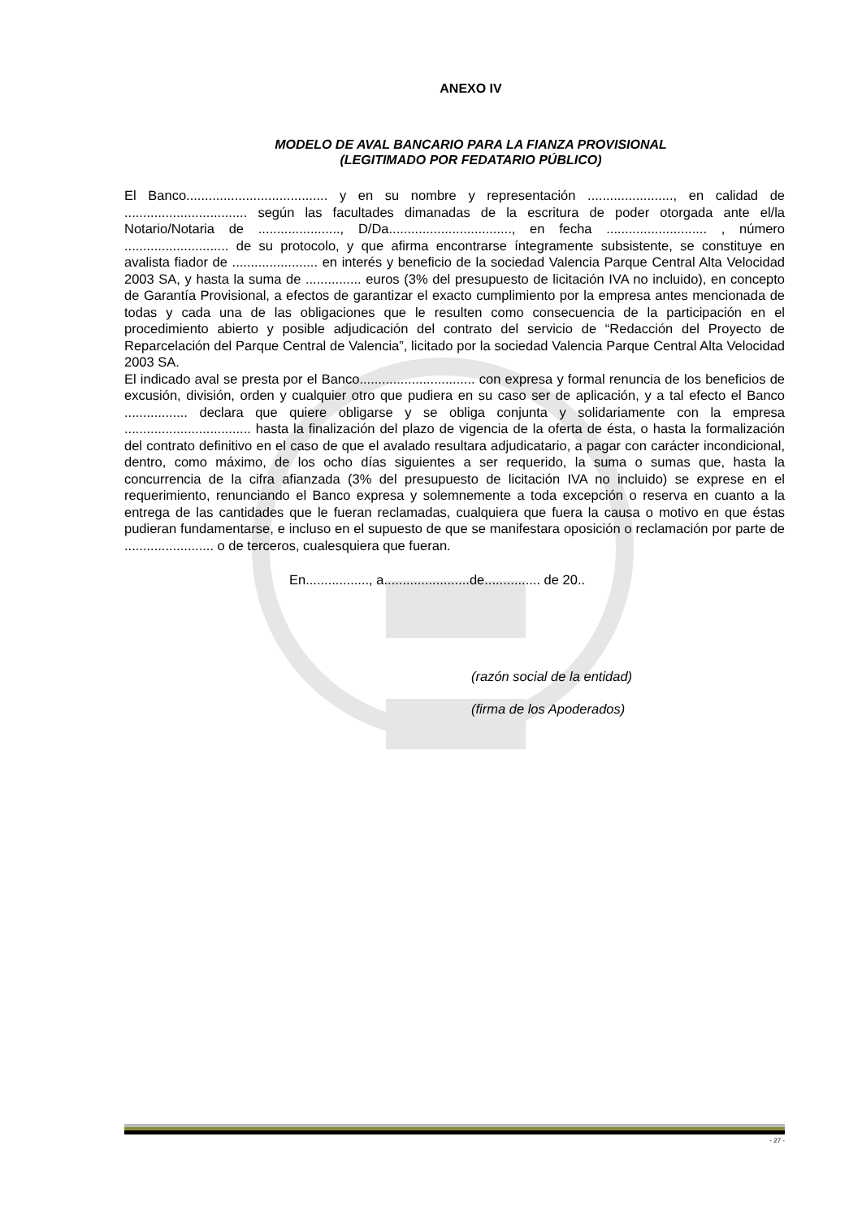ANEXO IV
MODELO DE AVAL BANCARIO PARA LA FIANZA PROVISIONAL
(LEGITIMADO POR FEDATARIO PÚBLICO)
El Banco...................................... y en su nombre y representación ......................., en calidad de ................................. según las facultades dimanadas de la escritura de poder otorgada ante el/la Notario/Notaria de ......................, D/Da................................., en fecha ........................... , número ............................ de su protocolo, y que afirma encontrarse íntegramente subsistente, se constituye en avalista fiador de ....................... en interés y beneficio de la sociedad Valencia Parque Central Alta Velocidad 2003 SA, y hasta la suma de ............... euros (3% del presupuesto de licitación IVA no incluido), en concepto de Garantía Provisional, a efectos de garantizar el exacto cumplimiento por la empresa antes mencionada de todas y cada una de las obligaciones que le resulten como consecuencia de la participación en el procedimiento abierto y posible adjudicación del contrato del servicio de “Redacción del Proyecto de Reparcelación del Parque Central de Valencia”, licitado por la sociedad Valencia Parque Central Alta Velocidad 2003 SA.
El indicado aval se presta por el Banco............................... con expresa y formal renuncia de los beneficios de excusión, división, orden y cualquier otro que pudiera en su caso ser de aplicación, y a tal efecto el Banco ................. declara que quiere obligarse y se obliga conjunta y solidariamente con la empresa .................................. hasta la finalización del plazo de vigencia de la oferta de ésta, o hasta la formalización del contrato definitivo en el caso de que el avalado resultara adjudicatario, a pagar con carácter incondicional, dentro, como máximo, de los ocho días siguientes a ser requerido, la suma o sumas que, hasta la concurrencia de la cifra afianzada (3% del presupuesto de licitación IVA no incluido) se exprese en el requerimiento, renunciando el Banco expresa y solemnemente a toda excepción o reserva en cuanto a la entrega de las cantidades que le fueran reclamadas, cualquiera que fuera la causa o motivo en que éstas pudieran fundamentarse, e incluso en el supuesto de que se manifestara oposición o reclamación por parte de ........................ o de terceros, cualesquiera que fueran.
En................., a.......................de............... de 20..
(razón social de la entidad)
(firma de los Apoderados)
- 27 -